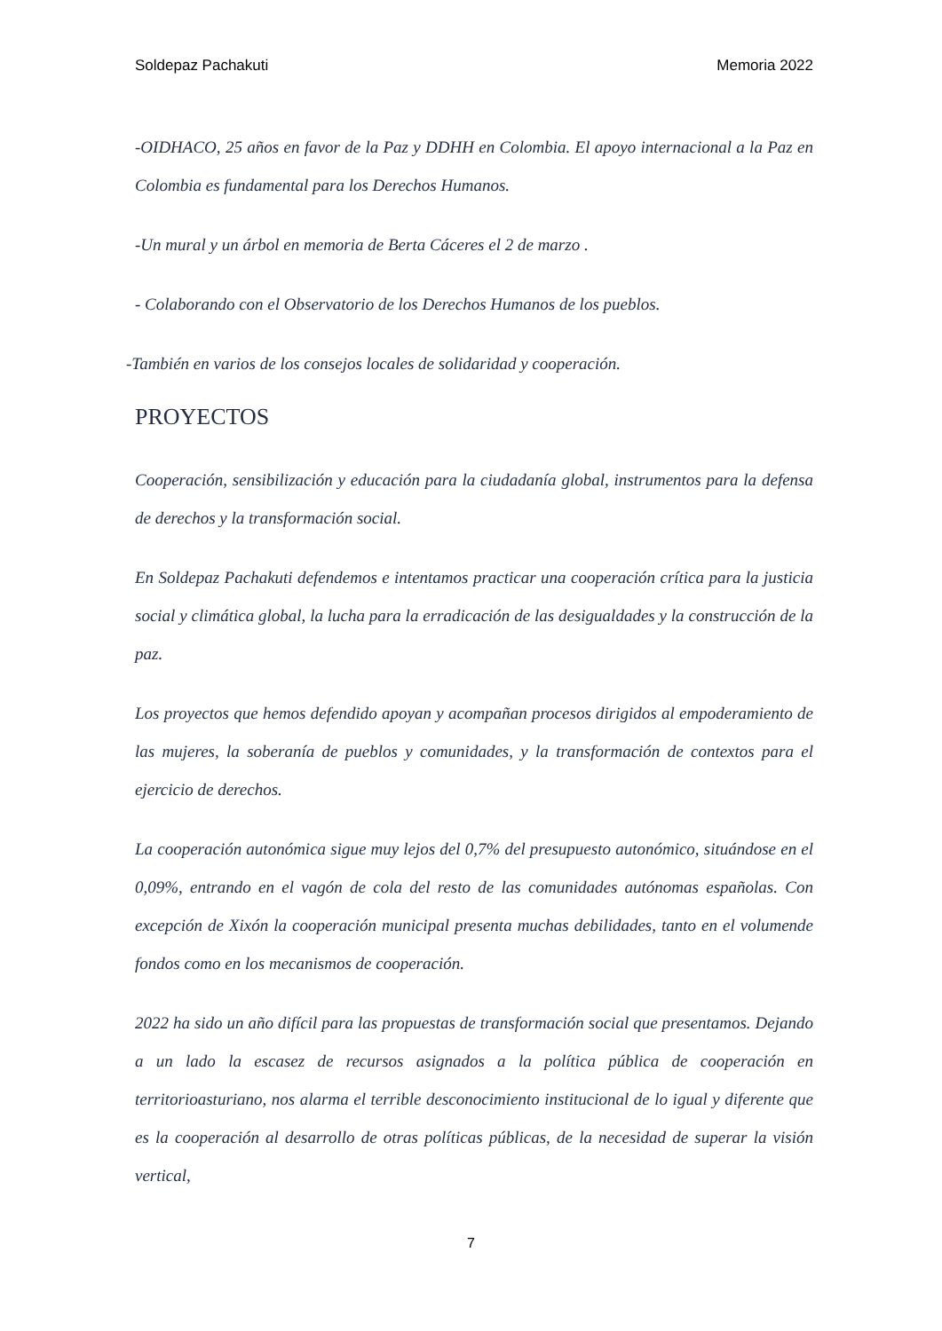Soldepaz Pachakuti Memoria 2022
-OIDHACO, 25 años en favor de la Paz y DDHH en Colombia. El apoyo internacional a la Paz en Colombia es fundamental para los Derechos Humanos.
-Un mural y un árbol en memoria de Berta Cáceres el 2 de marzo .
- Colaborando con el Observatorio de los Derechos Humanos de los pueblos.
-También en varios de los consejos locales de solidaridad y cooperación.
PROYECTOS
Cooperación, sensibilización y educación para la ciudadanía global, instrumentos para la defensa de derechos y la transformación social.
En Soldepaz Pachakuti defendemos e intentamos practicar una cooperación crítica para la justicia social y climática global, la lucha para la erradicación de las desigualdades y la construcción de la paz.
Los proyectos que hemos defendido apoyan y acompañan procesos dirigidos al empoderamiento de las mujeres, la soberanía de pueblos y comunidades, y la transformación de contextos para el ejercicio de derechos.
La cooperación autonómica sigue muy lejos del 0,7% del presupuesto autonómico, situándose en el 0,09%, entrando en el vagón de cola del resto de las comunidades autónomas españolas. Con excepción de Xixón la cooperación municipal presenta muchas debilidades, tanto en el volumende fondos como en los mecanismos de cooperación.
2022 ha sido un año difícil para las propuestas de transformación social que presentamos. Dejando a un lado la escasez de recursos asignados a la política pública de cooperación en territorioasturiano, nos alarma el terrible desconocimiento institucional de lo igual y diferente que es la cooperación al desarrollo de otras políticas públicas, de la necesidad de superar la visión vertical,
7